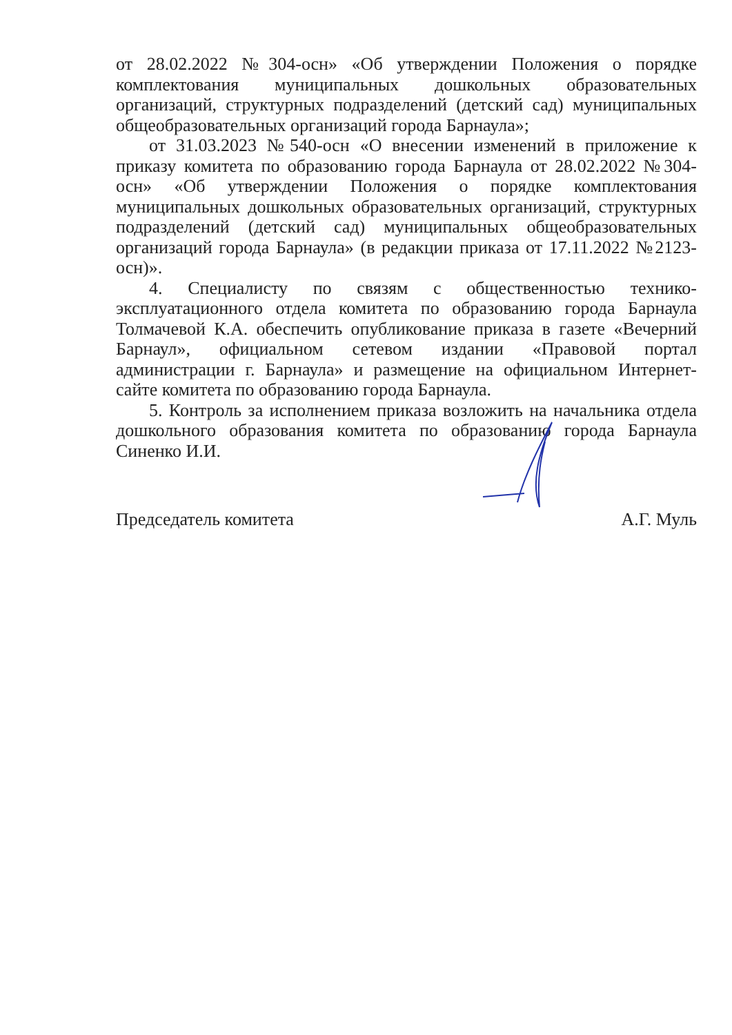от 28.02.2022 №304-осн» «Об утверждении Положения о порядке комплектования муниципальных дошкольных образовательных организаций, структурных подразделений (детский сад) муниципальных общеобразовательных организаций города Барнаула»;
от 31.03.2023 №540-осн «О внесении изменений в приложение к приказу комитета по образованию города Барнаула от 28.02.2022 №304-осн» «Об утверждении Положения о порядке комплектования муниципальных дошкольных образовательных организаций, структурных подразделений (детский сад) муниципальных общеобразовательных организаций города Барнаула» (в редакции приказа от 17.11.2022 №2123-осн)».
4. Специалисту по связям с общественностью технико-эксплуатационного отдела комитета по образованию города Барнаула Толмачевой К.А. обеспечить опубликование приказа в газете «Вечерний Барнаул», официальном сетевом издании «Правовой портал администрации г. Барнаула» и размещение на официальном Интернет-сайте комитета по образованию города Барнаула.
5. Контроль за исполнением приказа возложить на начальника отдела дошкольного образования комитета по образованию города Барнаула Синенко И.И.
Председатель комитета А.Г. Муль